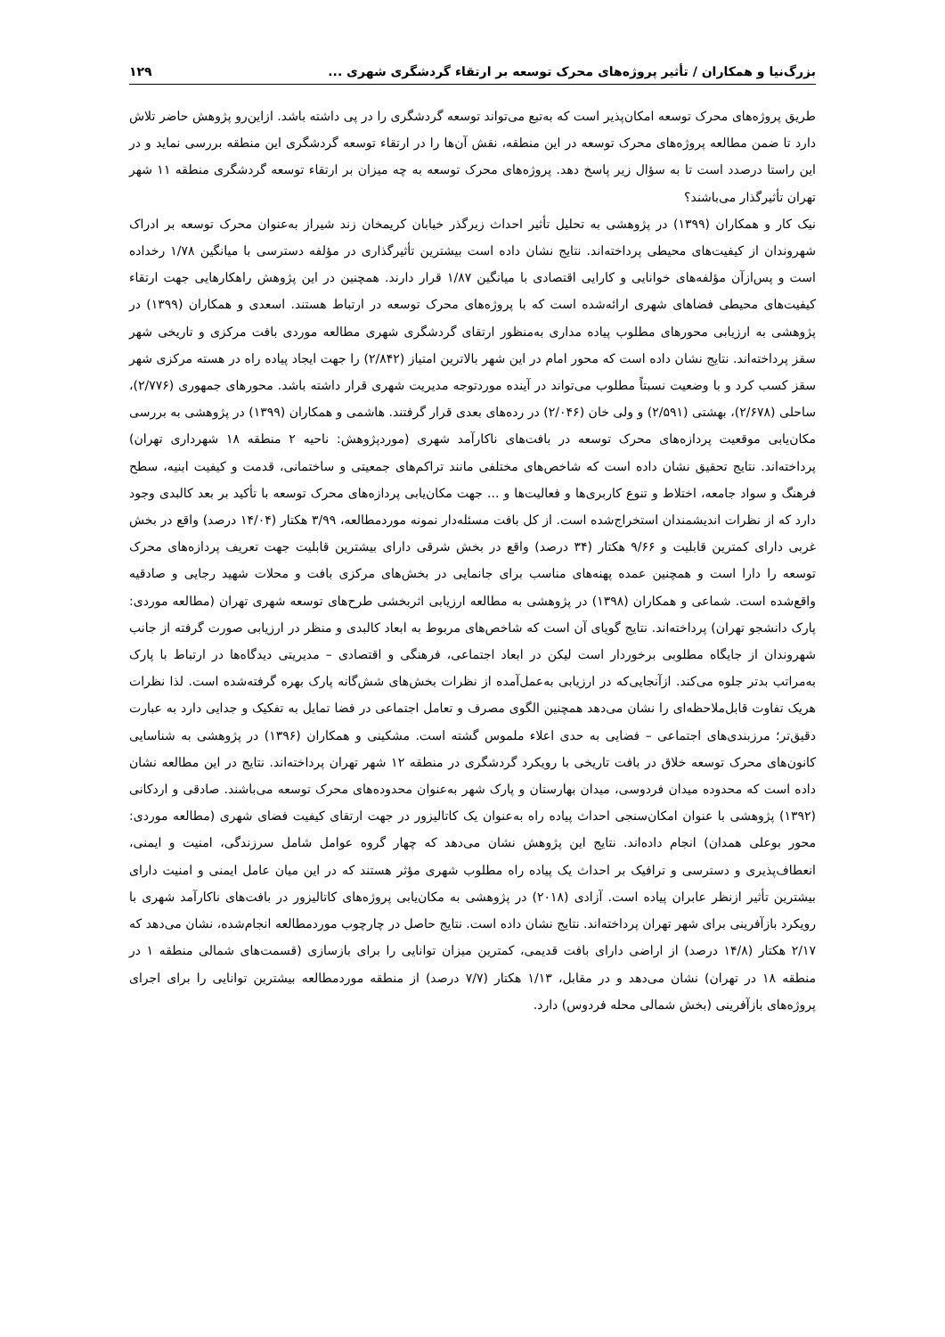بزرگ‌نیا و همکاران / تأثیر پروژه‌های محرک توسعه بر ارتقاء گردشگری شهری ... ۱۲۹
طریق پروژه‌های محرک توسعه امکان‌پذیر است که به‌تبع می‌تواند توسعه گردشگری را در پی داشته باشد. ازاین‌رو پژوهش حاضر تلاش دارد تا ضمن مطالعه پروژه‌های محرک توسعه در این منطقه، نقش آن‌ها را در ارتقاء توسعه گردشگری این منطقه بررسی نماید و در این راستا درصدد است تا به سؤال زیر پاسخ دهد. پروژه‌های محرک توسعه به چه میزان بر ارتقاء توسعه گردشگری منطقه ۱۱ شهر تهران تأثیرگذار می‌باشند؟
نیک کار و همکاران (۱۳۹۹) در پژوهشی به تحلیل تأثیر احداث زیرگذر خیابان کریمخان زند شیراز به‌عنوان محرک توسعه بر ادراک شهروندان از کیفیت‌های محیطی پرداخته‌اند. نتایج نشان داده است بیشترین تأثیرگذاری در مؤلفه دسترسی با میانگین ۱/۷۸ رخداده است و پس‌ازآن مؤلفه‌های خوانایی و کارایی اقتصادی با میانگین ۱/۸۷ قرار دارند. همچنین در این پژوهش راهکارهایی جهت ارتقاء کیفیت‌های محیطی فضاهای شهری ارائه‌شده است که با پروژه‌های محرک توسعه در ارتباط هستند. اسعدی و همکاران (۱۳۹۹) در پژوهشی به ارزیابی محورهای مطلوب پیاده مداری به‌منظور ارتقای گردشگری شهری مطالعه موردی بافت مرکزی و تاریخی شهر سقز پرداخته‌اند. نتایج نشان داده است که محور امام در این شهر بالاترین امتیاز (۲/۸۴۲) را جهت ایجاد پیاده راه در هسته مرکزی شهر سقز کسب کرد و با وضعیت نسبتاً مطلوب می‌تواند در آینده موردتوجه مدیریت شهری قرار داشته باشد. محورهای جمهوری (۲/۷۷۶)، ساحلی (۲/۶۷۸)، بهشتی (۲/۵۹۱) و ولی خان (۲/۰۴۶) در رده‌های بعدی قرار گرفتند. هاشمی و همکاران (۱۳۹۹) در پژوهشی به بررسی مکان‌یابی موقعیت پردازه‌های محرک توسعه در بافت‌های ناکارآمد شهری (موردپژوهش: ناحیه ۲ منطقه ۱۸ شهرداری تهران) پرداخته‌اند. نتایج تحقیق نشان داده است که شاخص‌های مختلفی مانند تراکم‌های جمعیتی و ساختمانی، قدمت و کیفیت ابنیه، سطح فرهنگ و سواد جامعه، اختلاط و تنوع کاربری‌ها و فعالیت‌ها و ... جهت مکان‌یابی پردازه‌های محرک توسعه با تأکید بر بعد کالبدی وجود دارد که از نظرات اندیشمندان استخراج‌شده است. از کل بافت مسئله‌دار نمونه موردمطالعه، ۳/۹۹ هکتار (۱۴/۰۴ درصد) واقع در بخش غربی دارای کمترین قابلیت و ۹/۶۶ هکتار (۳۴ درصد) واقع در بخش شرقی دارای بیشترین قابلیت جهت تعریف پردازه‌های محرک توسعه را دارا است و همچنین عمده پهنه‌های مناسب برای جانمایی در بخش‌های مرکزی بافت و محلات شهید رجایی و صادقیه واقع‌شده است. شماعی و همکاران (۱۳۹۸) در پژوهشی به مطالعه ارزیابی اثربخشی طرح‌های توسعه شهری تهران (مطالعه موردی: پارک دانشجو تهران) پرداخته‌اند. نتایج گویای آن است که شاخص‌های مربوط به ابعاد کالبدی و منظر در ارزیابی صورت گرفته از جانب شهروندان از جایگاه مطلوبی برخوردار است لیکن در ابعاد اجتماعی، فرهنگی و اقتصادی – مدیریتی دیدگاه‌ها در ارتباط با پارک به‌مراتب بدتر جلوه می‌کند. ازآنجایی‌که در ارزیابی به‌عمل‌آمده از نظرات بخش‌های شش‌گانه پارک بهره گرفته‌شده است. لذا نظرات هریک تفاوت قابل‌ملاحظه‌ای را نشان می‌دهد همچنین الگوی مصرف و تعامل اجتماعی در فضا تمایل به تفکیک و جدایی دارد به عبارت دقیق‌تر؛ مرزبندی‌های اجتماعی – فضایی به حدی اعلاء ملموس گشته است. مشکینی و همکاران (۱۳۹۶) در پژوهشی به شناسایی کانون‌های محرک توسعه خلاق در بافت تاریخی با رویکرد گردشگری در منطقه ۱۲ شهر تهران پرداخته‌اند. نتایج در این مطالعه نشان داده است که محدوده میدان فردوسی، میدان بهارستان و پارک شهر به‌عنوان محدوده‌های محرک توسعه می‌باشند. صادقی و اردکانی (۱۳۹۲) پژوهشی با عنوان امکان‌سنجی احداث پیاده راه به‌عنوان یک کاتالیزور در جهت ارتقای کیفیت فضای شهری (مطالعه موردی: محور بوعلی همدان) انجام داده‌اند. نتایج این پژوهش نشان می‌دهد که چهار گروه عوامل شامل سرزندگی، امنیت و ایمنی، انعطاف‌پذیری و دسترسی و ترافیک بر احداث یک پیاده راه مطلوب شهری مؤثر هستند که در این میان عامل ایمنی و امنیت دارای بیشترین تأثیر ازنظر عابران پیاده است. آزادی (۲۰۱۸) در پژوهشی به مکان‌یابی پروژه‌های کاتالیزور در بافت‌های ناکارآمد شهری با رویکرد بازآفرینی برای شهر تهران پرداخته‌اند. نتایج نشان داده است. نتایج حاصل در چارچوب موردمطالعه انجام‌شده، نشان می‌دهد که ۲/۱۷ هکتار (۱۴/۸ درصد) از اراضی دارای بافت قدیمی، کمترین میزان توانایی را برای بازسازی (قسمت‌های شمالی منطقه ۱ در منطقه ۱۸ در تهران) نشان می‌دهد و در مقابل، ۱/۱۳ هکتار (۷/۷ درصد) از منطقه موردمطالعه بیشترین توانایی را برای اجرای پروژه‌های بازآفرینی (بخش شمالی محله فردوس) دارد.